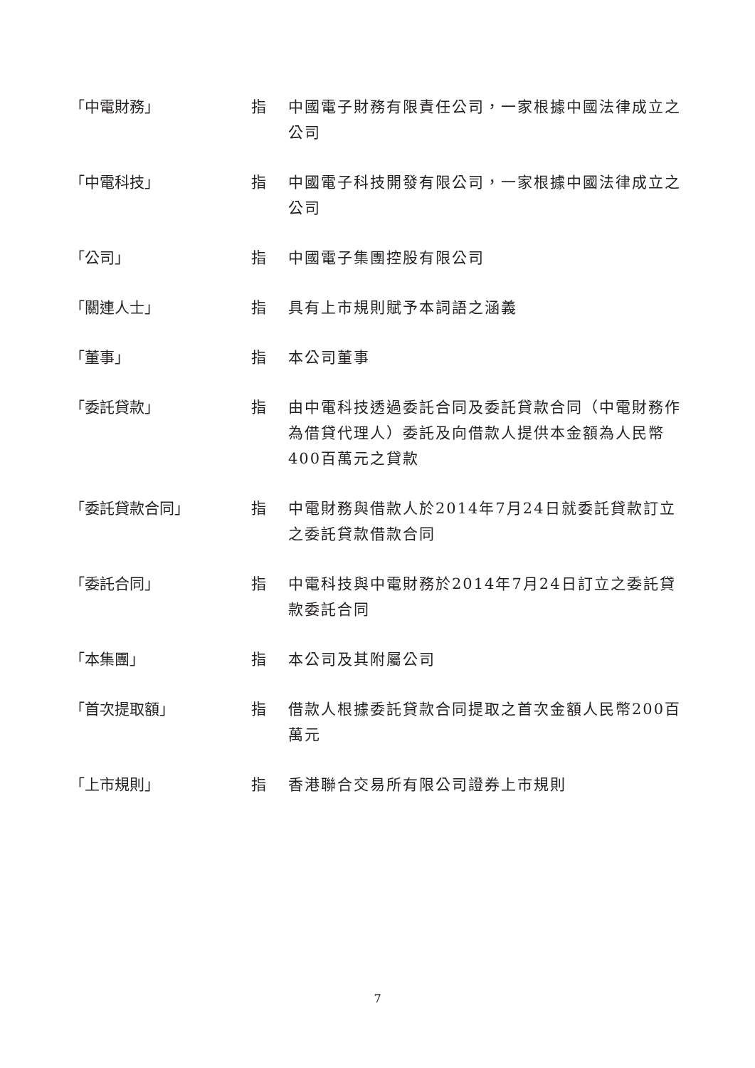「中電財務」 指 中國電子財務有限責任公司，一家根據中國法律成立之公司
「中電科技」 指 中國電子科技開發有限公司，一家根據中國法律成立之公司
「公司」 指 中國電子集團控股有限公司
「關連人士」 指 具有上市規則賦予本詞語之涵義
「董事」 指 本公司董事
「委託貸款」 指 由中電科技透過委託合同及委託貸款合同（中電財務作為借貸代理人）委託及向借款人提供本金額為人民幣400百萬元之貸款
「委託貸款合同」 指 中電財務與借款人於2014年7月24日就委託貸款訂立之委託貸款借款合同
「委託合同」 指 中電科技與中電財務於2014年7月24日訂立之委託貸款委託合同
「本集團」 指 本公司及其附屬公司
「首次提取額」 指 借款人根據委託貸款合同提取之首次金額人民幣200百萬元
「上市規則」 指 香港聯合交易所有限公司證券上市規則
7